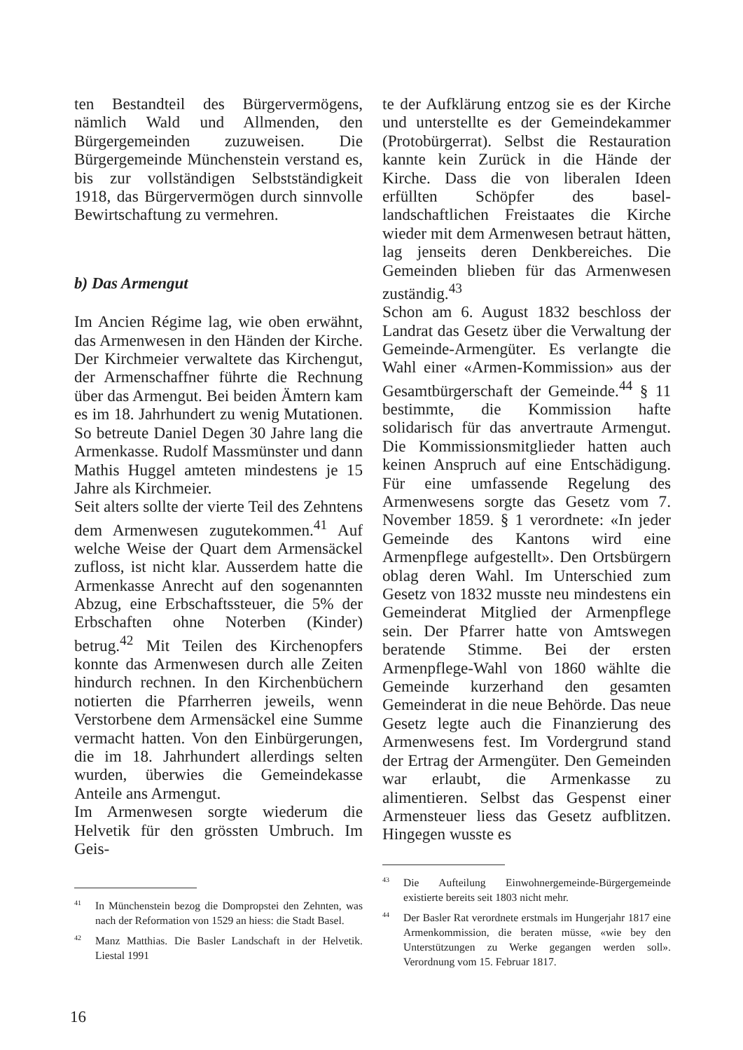ten Bestandteil des Bürgervermögens, nämlich Wald und Allmenden, den Bürgergemeinden zuzuweisen. Die Bürgergemeinde Münchenstein verstand es, bis zur vollständigen Selbstständigkeit 1918, das Bürgervermögen durch sinnvolle Bewirtschaftung zu vermehren.
b) Das Armengut
Im Ancien Régime lag, wie oben erwähnt, das Armenwesen in den Händen der Kirche. Der Kirchmeier verwaltete das Kirchengut, der Armenschaffner führte die Rechnung über das Armengut. Bei beiden Ämtern kam es im 18. Jahrhundert zu wenig Mutationen. So betreute Daniel Degen 30 Jahre lang die Armenkasse. Rudolf Massmünster und dann Mathis Huggel amteten mindestens je 15 Jahre als Kirchmeier.
Seit alters sollte der vierte Teil des Zehntens dem Armenwesen zugutekommen.<sup>41</sup> Auf welche Weise der Quart dem Armensäckel zufloss, ist nicht klar. Ausserdem hatte die Armenkasse Anrecht auf den sogenannten Abzug, eine Erbschaftssteuer, die 5% der Erbschaften ohne Noterben (Kinder) betrug.<sup>42</sup> Mit Teilen des Kirchenopfers konnte das Armenwesen durch alle Zeiten hindurch rechnen. In den Kirchenbüchern notierten die Pfarrherren jeweils, wenn Verstorbene dem Armensäckel eine Summe vermacht hatten. Von den Einbürgerungen, die im 18. Jahrhundert allerdings selten wurden, überwies die Gemeindekasse Anteile ans Armengut.
Im Armenwesen sorgte wiederum die Helvetik für den grössten Umbruch. Im Geis-
<sup>41</sup> In Münchenstein bezog die Dompropstei den Zehnten, was nach der Reformation von 1529 an hiess: die Stadt Basel.
<sup>42</sup> Manz Matthias. Die Basler Landschaft in der Helvetik. Liestal 1991
te der Aufklärung entzog sie es der Kirche und unterstellte es der Gemeindekammer (Protobürgerrat). Selbst die Restauration kannte kein Zurück in die Hände der Kirche. Dass die von liberalen Ideen erfüllten Schöpfer des basel-landschaftlichen Freistaates die Kirche wieder mit dem Armenwesen betraut hätten, lag jenseits deren Denkbereiches. Die Gemeinden blieben für das Armenwesen zuständig.<sup>43</sup>
Schon am 6. August 1832 beschloss der Landrat das Gesetz über die Verwaltung der Gemeinde-Armengüter. Es verlangte die Wahl einer «Armen-Kommission» aus der Gesamtbürgerschaft der Gemeinde.<sup>44</sup> § 11 bestimmte, die Kommission hafte solidarisch für das anvertraute Armengut. Die Kommissionsmitglieder hatten auch keinen Anspruch auf eine Entschädigung. Für eine umfassende Regelung des Armenwesens sorgte das Gesetz vom 7. November 1859. § 1 verordnete: «In jeder Gemeinde des Kantons wird eine Armenpflege aufgestellt». Den Ortsbürgern oblag deren Wahl. Im Unterschied zum Gesetz von 1832 musste neu mindestens ein Gemeinderat Mitglied der Armenpflege sein. Der Pfarrer hatte von Amtswegen beratende Stimme. Bei der ersten Armenpflege-Wahl von 1860 wählte die Gemeinde kurzerhand den gesamten Gemeinderat in die neue Behörde. Das neue Gesetz legte auch die Finanzierung des Armenwesens fest. Im Vordergrund stand der Ertrag der Armengüter. Den Gemeinden war erlaubt, die Armenkasse zu alimentieren. Selbst das Gespenst einer Armensteuer liess das Gesetz aufblitzen. Hingegen wusste es
<sup>43</sup> Die Aufteilung Einwohnergemeinde-Bürgergemeinde existierte bereits seit 1803 nicht mehr.
<sup>44</sup> Der Basler Rat verordnete erstmals im Hungerjahr 1817 eine Armenkommission, die beraten müsse, «wie bey den Unterstützungen zu Werke gegangen werden soll». Verordnung vom 15. Februar 1817.
16